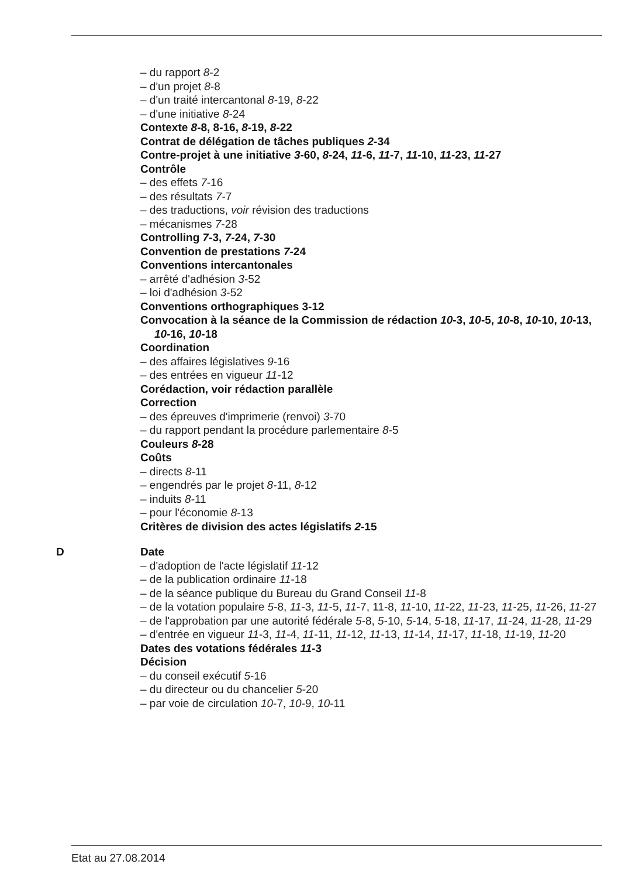– du rapport 8-2
– d'un projet 8-8
– d'un traité intercantonal 8-19, 8-22
– d'une initiative 8-24
Contexte 8-8, 8-16, 8-19, 8-22
Contrat de délégation de tâches publiques 2-34
Contre-projet à une initiative 3-60, 8-24, 11-6, 11-7, 11-10, 11-23, 11-27
Contrôle
– des effets 7-16
– des résultats 7-7
– des traductions, voir révision des traductions
– mécanismes 7-28
Controlling 7-3, 7-24, 7-30
Convention de prestations 7-24
Conventions intercantonales
– arrêté d'adhésion 3-52
– loi d'adhésion 3-52
Conventions orthographiques 3-12
Convocation à la séance de la Commission de rédaction 10-3, 10-5, 10-8, 10-10, 10-13, 10-16, 10-18
Coordination
– des affaires législatives 9-16
– des entrées en vigueur 11-12
Corédaction, voir rédaction parallèle
Correction
– des épreuves d'imprimerie (renvoi) 3-70
– du rapport pendant la procédure parlementaire 8-5
Couleurs 8-28
Coûts
– directs 8-11
– engendrés par le projet 8-11, 8-12
– induits 8-11
– pour l'économie 8-13
Critères de division des actes législatifs 2-15
D Date
– d'adoption de l'acte législatif 11-12
– de la publication ordinaire 11-18
– de la séance publique du Bureau du Grand Conseil 11-8
– de la votation populaire 5-8, 11-3, 11-5, 11-7, 11-8, 11-10, 11-22, 11-23, 11-25, 11-26, 11-27
– de l'approbation par une autorité fédérale 5-8, 5-10, 5-14, 5-18, 11-17, 11-24, 11-28, 11-29
– d'entrée en vigueur 11-3, 11-4, 11-11, 11-12, 11-13, 11-14, 11-17, 11-18, 11-19, 11-20
Dates des votations fédérales 11-3
Décision
– du conseil exécutif 5-16
– du directeur ou du chancelier 5-20
– par voie de circulation 10-7, 10-9, 10-11
Etat au 27.08.2014